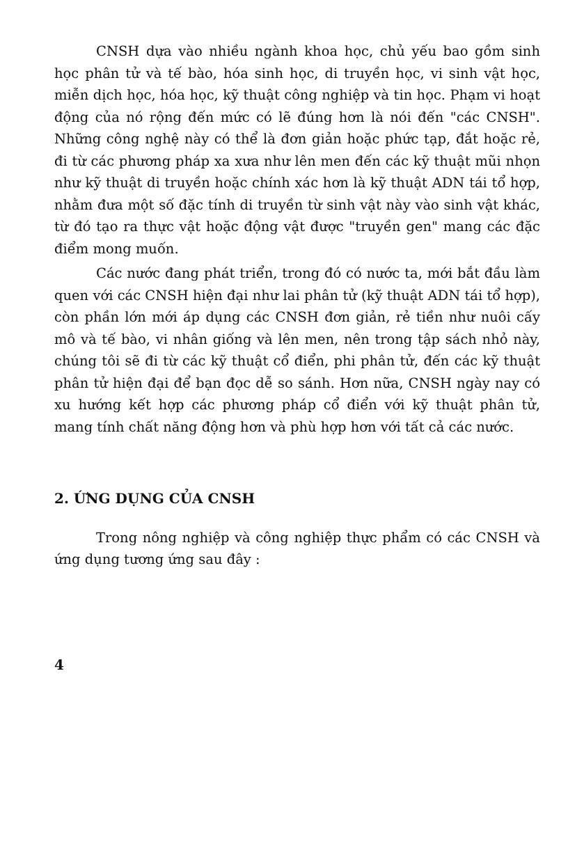CNSH dựa vào nhiều ngành khoa học, chủ yếu bao gồm sinh học phân tử và tế bào, hóa sinh học, di truyền học, vi sinh vật học, miễn dịch học, hóa học, kỹ thuật công nghiệp và tin học. Phạm vi hoạt động của nó rộng đến mức có lẽ đúng hơn là nói đến "các CNSH". Những công nghệ này có thể là đơn giản hoặc phức tạp, đắt hoặc rẻ, đi từ các phương pháp xa xưa như lên men đến các kỹ thuật mũi nhọn như kỹ thuật di truyền hoặc chính xác hơn là kỹ thuật ADN tái tổ hợp, nhằm đưa một số đặc tính di truyền từ sinh vật này vào sinh vật khác, từ đó tạo ra thực vật hoặc động vật được "truyền gen" mang các đặc điểm mong muốn.
Các nước đang phát triển, trong đó có nước ta, mới bắt đầu làm quen với các CNSH hiện đại như lai phân tử (kỹ thuật ADN tái tổ hợp), còn phần lớn mới áp dụng các CNSH đơn giản, rẻ tiền như nuôi cấy mô và tế bào, vi nhân giống và lên men, nên trong tập sách nhỏ này, chúng tôi sẽ đi từ các kỹ thuật cổ điển, phi phân tử, đến các kỹ thuật phân tử hiện đại để bạn đọc dễ so sánh. Hơn nữa, CNSH ngày nay có xu hướng kết hợp các phương pháp cổ điển với kỹ thuật phân tử, mang tính chất năng động hơn và phù hợp hơn với tất cả các nước.
2. ỨNG DỤNG CỦA CNSH
Trong nông nghiệp và công nghiệp thực phẩm có các CNSH và ứng dụng tương ứng sau đây :
4